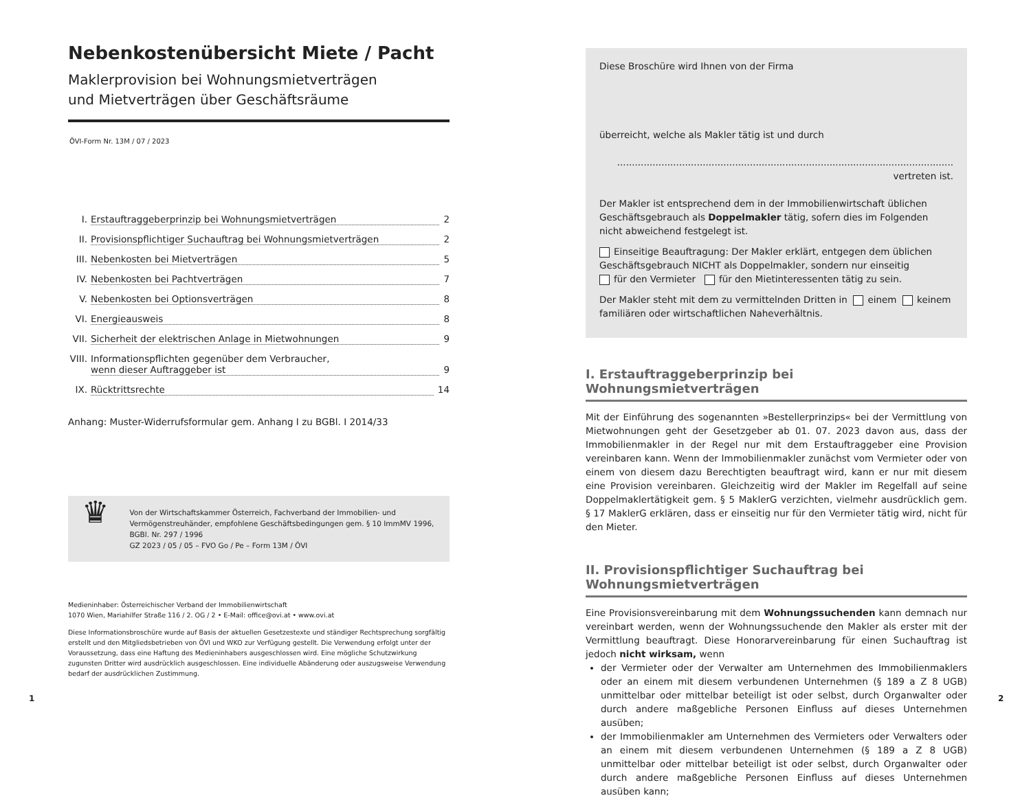Nebenkostenübersicht Miete / Pacht
Maklerprovision bei Wohnungsmietverträgen
und Mietverträgen über Geschäftsräume
ÖVI-Form Nr. 13M / 07 / 2023
I. Erstauftraggeberprinzip bei Wohnungsmietverträgen 2
II. Provisionspflichtiger Suchauftrag bei Wohnungsmietverträgen 2
III. Nebenkosten bei Mietverträgen 5
IV. Nebenkosten bei Pachtverträgen 7
V. Nebenkosten bei Optionsverträgen 8
VI. Energieausweis 8
VII. Sicherheit der elektrischen Anlage in Mietwohnungen 9
VIII. Informationspflichten gegenüber dem Verbraucher,
wenn dieser Auftraggeber ist
9
IX. Rücktrittsrechte 14
Anhang: Muster-Widerrufsformular gem. Anhang I zu BGBl. I 2014/33
♛
Von der Wirtschaftskammer Österreich, Fachverband der Immobilien- und Vermögenstreuhänder, empfohlene Geschäftsbedingungen gem. § 10 ImmMV 1996, BGBl. Nr. 297 / 1996
GZ 2023 / 05 / 05 – FVO Go / Pe – Form 13M / ÖVI
Medieninhaber: Österreichischer Verband der Immobilienwirtschaft
1070 Wien, Mariahilfer Straße 116 / 2. OG / 2 • E-Mail: office@ovi.at • www.ovi.at
Diese Informationsbroschüre wurde auf Basis der aktuellen Gesetzestexte und ständiger Rechtsprechung sorgfältig erstellt und den Mitgliedsbetrieben von ÖVI und WKO zur Verfügung gestellt. Die Verwendung erfolgt unter der Voraussetzung, dass eine Haftung des Medieninhabers ausgeschlossen wird. Eine mögliche Schutzwirkung zugunsten Dritter wird ausdrücklich ausgeschlossen. Eine individuelle Abänderung oder auszugsweise Verwendung bedarf der ausdrücklichen Zustimmung.
Diese Broschüre wird Ihnen von der Firma
überreicht, welche als Makler tätig ist und durch
.................................................................................................................. vertreten ist.
Der Makler ist entsprechend dem in der Immobilienwirtschaft üblichen Geschäftsgebrauch als Doppelmakler tätig, sofern dies im Folgenden nicht abweichend festgelegt ist.
Einseitige Beauftragung: Der Makler erklärt, entgegen dem üblichen Geschäftsgebrauch NICHT als Doppelmakler, sondern nur einseitig
für den Vermieter für den Mietinteressenten tätig zu sein.
Der Makler steht mit dem zu vermittelnden Dritten in einem keinem familiären oder wirtschaftlichen Naheverhältnis.
I. Erstauftraggeberprinzip bei Wohnungsmietverträgen
Mit der Einführung des sogenannten »Bestellerprinzips« bei der Vermittlung von Mietwohnungen geht der Gesetzgeber ab 01. 07. 2023 davon aus, dass der Immobilienmakler in der Regel nur mit dem Erstauftraggeber eine Provision vereinbaren kann. Wenn der Immobilienmakler zunächst vom Vermieter oder von einem von diesem dazu Berechtigten beauftragt wird, kann er nur mit diesem eine Provision vereinbaren. Gleichzeitig wird der Makler im Regelfall auf seine Doppelmaklertätigkeit gem. § 5 MaklerG verzichten, vielmehr ausdrücklich gem. § 17 MaklerG erklären, dass er einseitig nur für den Vermieter tätig wird, nicht für den Mieter.
II. Provisionspflichtiger Suchauftrag bei Wohnungsmietverträgen
Eine Provisionsvereinbarung mit dem Wohnungssuchenden kann demnach nur vereinbart werden, wenn der Wohnungssuchende den Makler als erster mit der Vermittlung beauftragt. Diese Honorarvereinbarung für einen Suchauftrag ist jedoch nicht wirksam, wenn
der Vermieter oder der Verwalter am Unternehmen des Immobilienmaklers oder an einem mit diesem verbundenen Unternehmen (§ 189 a Z 8 UGB) unmittelbar oder mittelbar beteiligt ist oder selbst, durch Organwalter oder durch andere maßgebliche Personen Einfluss auf dieses Unternehmen ausüben;
der Immobilienmakler am Unternehmen des Vermieters oder Verwalters oder an einem mit diesem verbundenen Unternehmen (§ 189 a Z 8 UGB) unmittelbar oder mittelbar beteiligt ist oder selbst, durch Organwalter oder durch andere maßgebliche Personen Einfluss auf dieses Unternehmen ausüben kann;
1 2